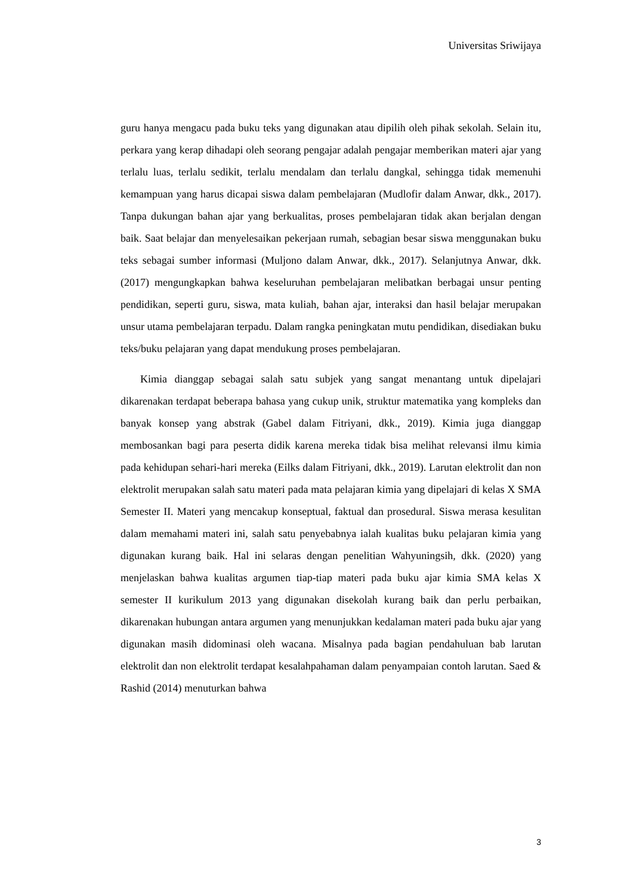Universitas Sriwijaya
guru hanya mengacu pada buku teks yang digunakan atau dipilih oleh pihak sekolah. Selain itu, perkara yang kerap dihadapi oleh seorang pengajar adalah pengajar memberikan materi ajar yang terlalu luas, terlalu sedikit, terlalu mendalam dan terlalu dangkal, sehingga tidak memenuhi kemampuan yang harus dicapai siswa dalam pembelajaran (Mudlofir dalam Anwar, dkk., 2017). Tanpa dukungan bahan ajar yang berkualitas, proses pembelajaran tidak akan berjalan dengan baik. Saat belajar dan menyelesaikan pekerjaan rumah, sebagian besar siswa menggunakan buku teks sebagai sumber informasi (Muljono dalam Anwar, dkk., 2017). Selanjutnya Anwar, dkk. (2017) mengungkapkan bahwa keseluruhan pembelajaran melibatkan berbagai unsur penting pendidikan, seperti guru, siswa, mata kuliah, bahan ajar, interaksi dan hasil belajar merupakan unsur utama pembelajaran terpadu. Dalam rangka peningkatan mutu pendidikan, disediakan buku teks/buku pelajaran yang dapat mendukung proses pembelajaran.
Kimia dianggap sebagai salah satu subjek yang sangat menantang untuk dipelajari dikarenakan terdapat beberapa bahasa yang cukup unik, struktur matematika yang kompleks dan banyak konsep yang abstrak (Gabel dalam Fitriyani, dkk., 2019). Kimia juga dianggap membosankan bagi para peserta didik karena mereka tidak bisa melihat relevansi ilmu kimia pada kehidupan sehari-hari mereka (Eilks dalam Fitriyani, dkk., 2019). Larutan elektrolit dan non elektrolit merupakan salah satu materi pada mata pelajaran kimia yang dipelajari di kelas X SMA Semester II. Materi yang mencakup konseptual, faktual dan prosedural. Siswa merasa kesulitan dalam memahami materi ini, salah satu penyebabnya ialah kualitas buku pelajaran kimia yang digunakan kurang baik. Hal ini selaras dengan penelitian Wahyuningsih, dkk. (2020) yang menjelaskan bahwa kualitas argumen tiap-tiap materi pada buku ajar kimia SMA kelas X semester II kurikulum 2013 yang digunakan disekolah kurang baik dan perlu perbaikan, dikarenakan hubungan antara argumen yang menunjukkan kedalaman materi pada buku ajar yang digunakan masih didominasi oleh wacana. Misalnya pada bagian pendahuluan bab larutan elektrolit dan non elektrolit terdapat kesalahpahaman dalam penyampaian contoh larutan. Saed & Rashid (2014) menuturkan bahwa
3